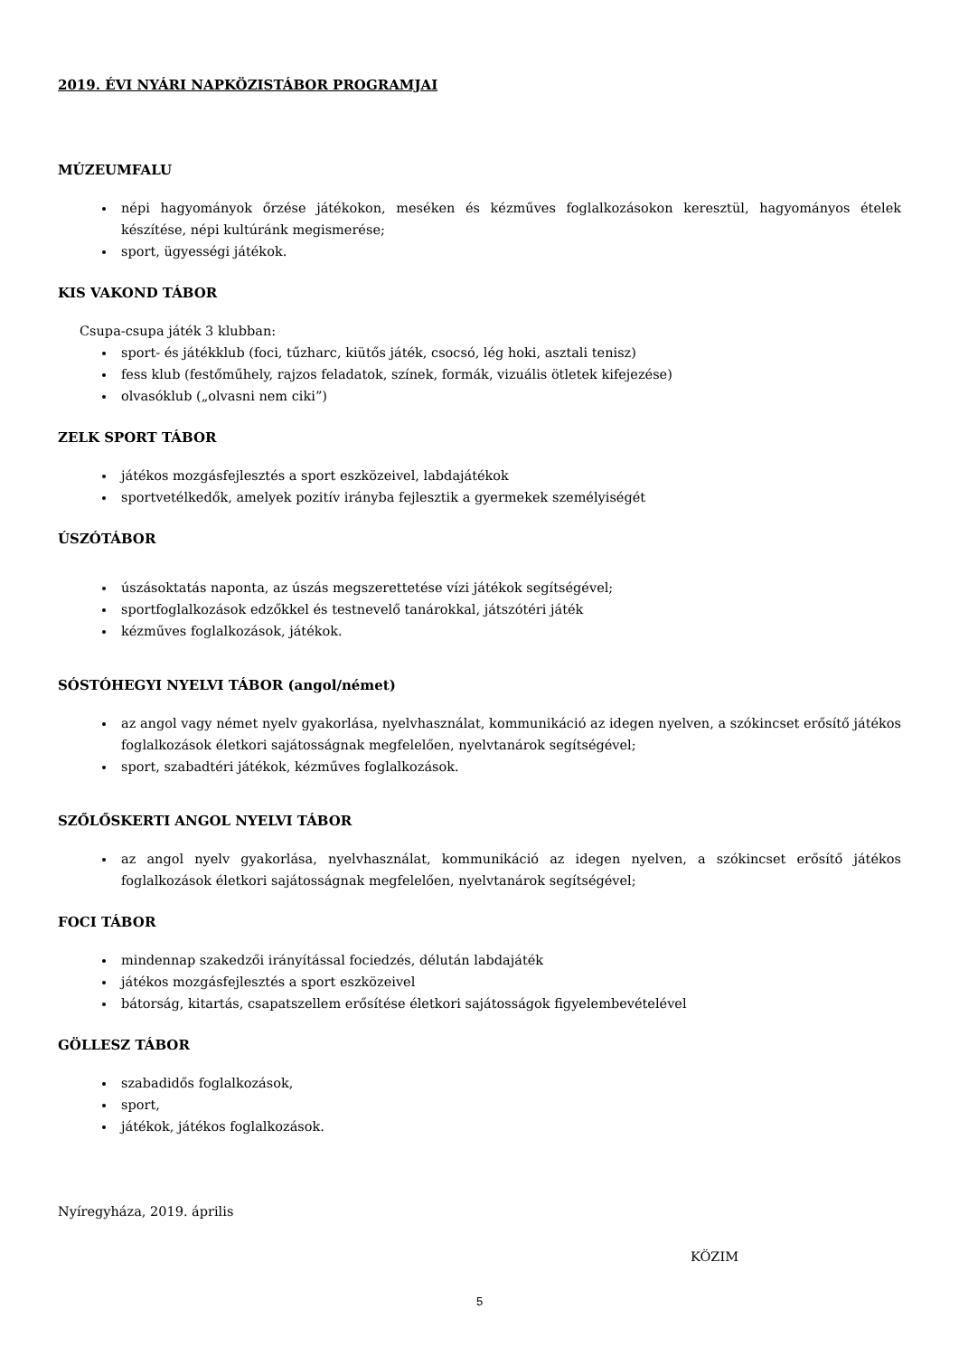2019. ÉVI NYÁRI NAPKÖZISTÁBOR PROGRAMJAI
MÚZEUMFALU
népi hagyományok őrzése játékokon, meséken és kézműves foglalkozásokon keresztül, hagyományos ételek készítése, népi kultúránk megismerése;
sport, ügyességi játékok.
KIS VAKOND TÁBOR
Csupa-csupa játék 3 klubban:
sport- és játékklub (foci, tűzharc, kiütős játék, csocsó, lég hoki, asztali tenisz)
fess klub (festőműhely, rajzos feladatok, színek, formák, vizuális ötletek kifejezése)
olvasóklub („olvasni nem ciki”)
ZELK SPORT TÁBOR
játékos mozgásfejlesztés a sport eszközeivel, labdajátékok
sportvetélkedők, amelyek pozitív irányba fejlesztik a gyermekek személyiségét
ÚSZÓTÁBOR
úszásoktatás naponta, az úszás megszerettetése vízi játékok segítségével;
sportfoglalkozások edzőkkel és testnevelő tanárokkal, játszótéri játék
kézműves foglalkozások, játékok.
SÓSTÓHEGYI NYELVI TÁBOR (angol/német)
az angol vagy német nyelv gyakorlása, nyelvhasználat, kommunikáció az idegen nyelven, a szókincset erősítő játékos foglalkozások életkori sajátosságnak megfelelően, nyelvtanárok segítségével;
sport, szabadtéri játékok, kézműves foglalkozások.
SZŐLŐSKERTI ANGOL NYELVI TÁBOR
az angol nyelv gyakorlása, nyelvhasználat, kommunikáció az idegen nyelven, a szókincset erősítő játékos foglalkozások életkori sajátosságnak megfelelően, nyelvtanárok segítségével;
FOCI TÁBOR
mindennap szakedzői irányítással fociedzés, délután labdajáték
játékos mozgásfejlesztés a sport eszközeivel
bátorság, kitartás, csapatszellem erősítése életkori sajátosságok figyelembevételével
GÖLLESZ TÁBOR
szabadidős foglalkozások,
sport,
játékok, játékos foglalkozások.
Nyíregyháza, 2019. április
KÖZIM
5